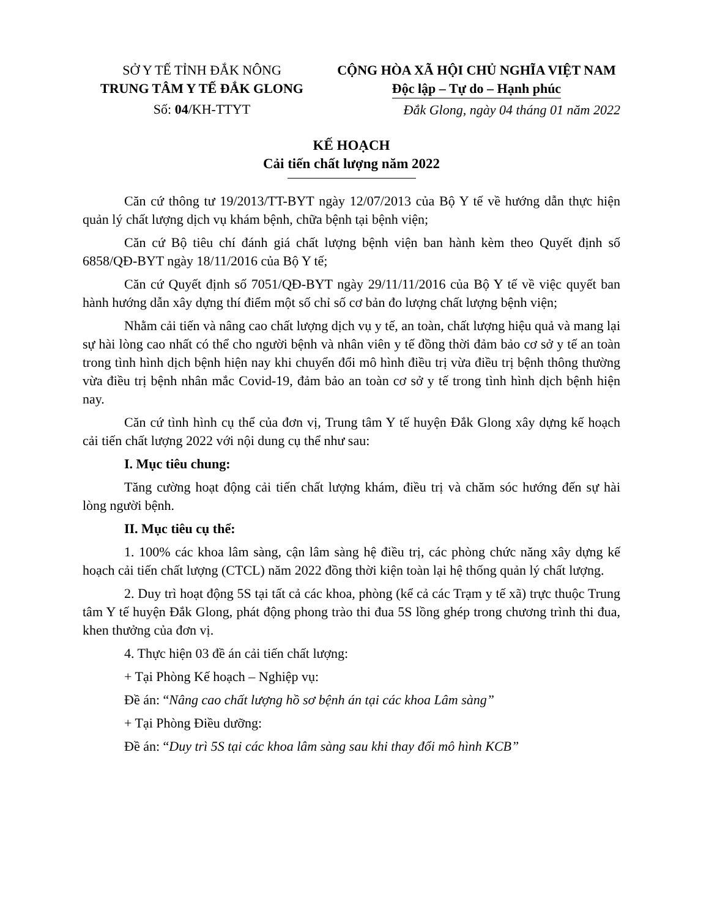SỞ Y TẾ TỈNH ĐẮK NÔNG
TRUNG TÂM Y TẾ ĐẮK GLONG
Số: 04/KH-TTYT
CỘNG HÒA XÃ HỘI CHỦ NGHĨA VIỆT NAM
Độc lập – Tự do – Hạnh phúc
Đắk Glong, ngày 04 tháng 01 năm 2022
KẾ HOẠCH
Cải tiến chất lượng năm 2022
Căn cứ thông tư 19/2013/TT-BYT ngày 12/07/2013 của Bộ Y tế về hướng dẫn thực hiện quản lý chất lượng dịch vụ khám bệnh, chữa bệnh tại bệnh viện;
Căn cứ Bộ tiêu chí đánh giá chất lượng bệnh viện ban hành kèm theo Quyết định số 6858/QĐ-BYT ngày 18/11/2016 của Bộ Y tế;
Căn cứ Quyết định số 7051/QĐ-BYT ngày 29/11/11/2016 của Bộ Y tế về việc quyết ban hành hướng dẫn xây dựng thí điểm một số chỉ số cơ bản đo lượng chất lượng bệnh viện;
Nhằm cải tiến và nâng cao chất lượng dịch vụ y tế, an toàn, chất lượng hiệu quả và mang lại sự hài lòng cao nhất có thể cho người bệnh và nhân viên y tế đồng thời đảm bảo cơ sở y tế an toàn trong tình hình dịch bệnh hiện nay khi chuyển đổi mô hình điều trị vừa điều trị bệnh thông thường vừa điều trị bệnh nhân mắc Covid-19, đảm bảo an toàn cơ sở y tế trong tình hình dịch bệnh hiện nay.
Căn cứ tình hình cụ thể của đơn vị, Trung tâm Y tế huyện Đắk Glong xây dựng kế hoạch cải tiến chất lượng 2022 với nội dung cụ thể như sau:
I. Mục tiêu chung:
Tăng cường hoạt động cải tiến chất lượng khám, điều trị và chăm sóc hướng đến sự hài lòng người bệnh.
II. Mục tiêu cụ thể:
1. 100% các khoa lâm sàng, cận lâm sàng hệ điều trị, các phòng chức năng xây dựng kế hoạch cải tiến chất lượng (CTCL) năm 2022 đồng thời kiện toàn lại hệ thống quản lý chất lượng.
2. Duy trì hoạt động 5S tại tất cả các khoa, phòng (kể cả các Trạm y tế xã) trực thuộc Trung tâm Y tế huyện Đắk Glong, phát động phong trào thi đua 5S lồng ghép trong chương trình thi đua, khen thưởng của đơn vị.
4. Thực hiện 03 đề án cải tiến chất lượng:
+ Tại Phòng Kế hoạch – Nghiệp vụ:
Đề án: “Nâng cao chất lượng hồ sơ bệnh án tại các khoa Lâm sàng”
+ Tại Phòng Điều dưỡng:
Đề án: “Duy trì 5S tại các khoa lâm sàng sau khi thay đổi mô hình KCB”